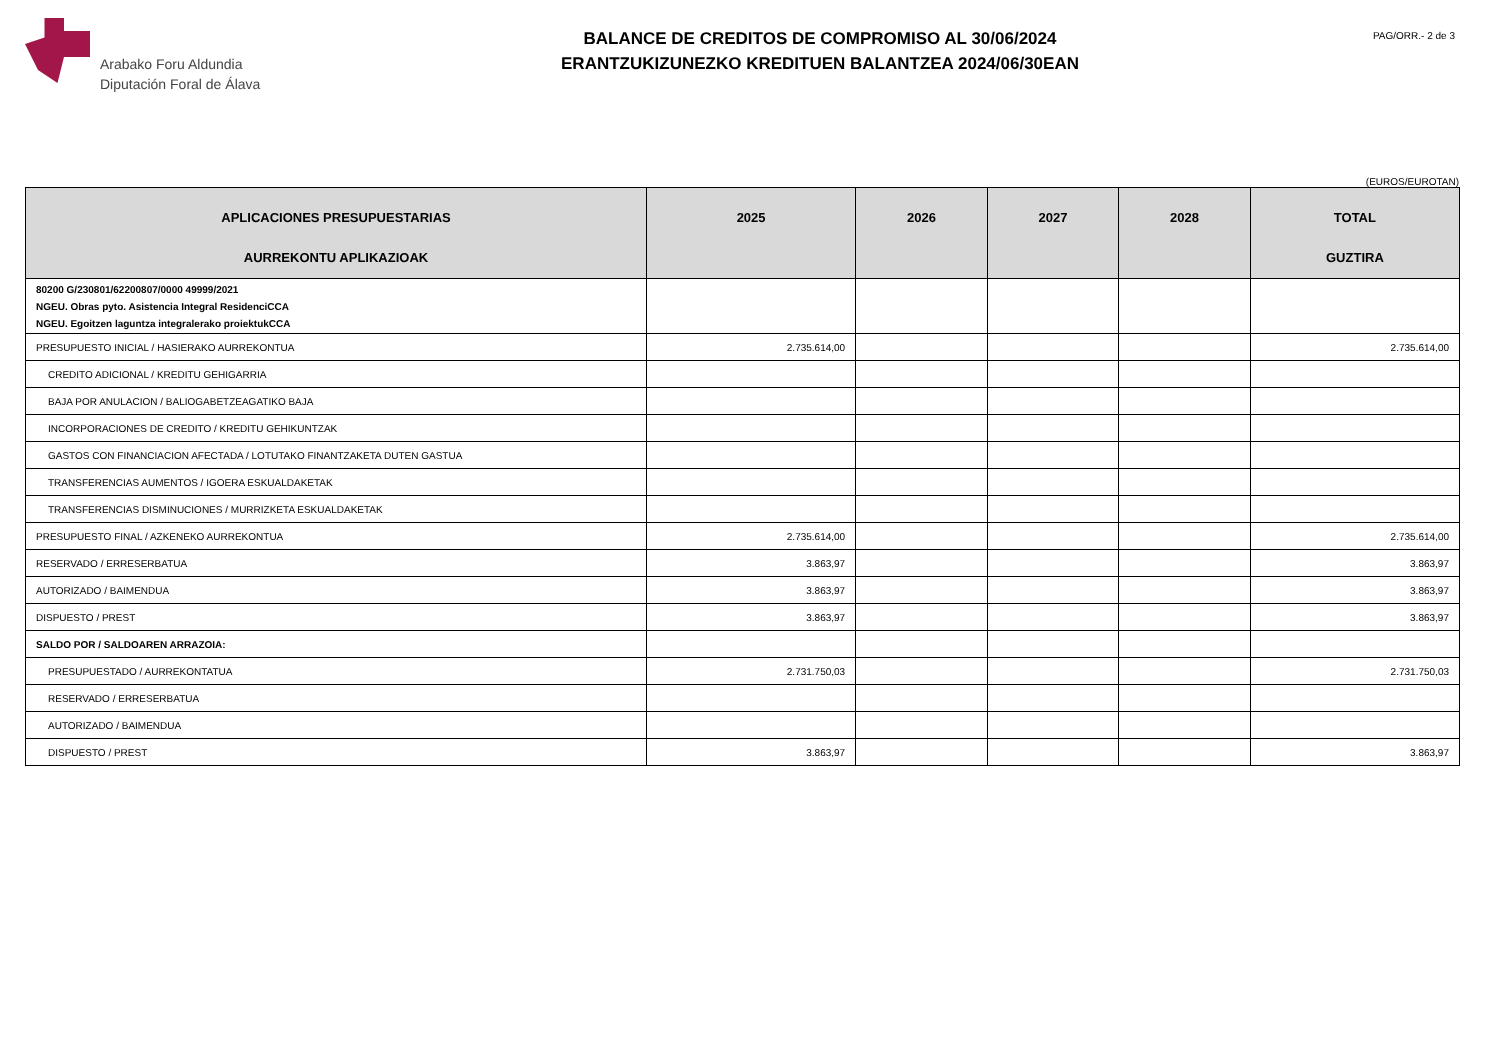Arabako Foru Aldundia
Diputación Foral de Álava
BALANCE DE CREDITOS DE COMPROMISO AL 30/06/2024
ERANTZUKIZUNEZKO KREDITUEN BALANTZEA 2024/06/30EAN
PAG/ORR.- 2 de 3
(EUROS/EUROTAN)
| APLICACIONES PRESUPUESTARIAS AURREKONTU APLIKAZIOAK | 2025 | 2026 | 2027 | 2028 | TOTAL GUZTIRA |
| --- | --- | --- | --- | --- | --- |
| 80200 G/230801/62200807/0000 49999/2021 NGEU. Obras pyto. Asistencia Integral ResidenciCCA NGEU. Egoitzen laguntza integralerako proiektukCCA | | | | | |
| PRESUPUESTO INICIAL / HASIERAKO AURREKONTUA | 2.735.614,00 | | | | 2.735.614,00 |
| CREDITO ADICIONAL / KREDITU GEHIGARRIA | | | | | |
| BAJA POR ANULACION / BALIOGABETZEAGATIKO BAJA | | | | | |
| INCORPORACIONES DE CREDITO / KREDITU GEHIKUNTZAK | | | | | |
| GASTOS CON FINANCIACION AFECTADA / LOTUTAKO FINANTZAKETA DUTEN GASTUA | | | | | |
| TRANSFERENCIAS AUMENTOS / IGOERA ESKUALDAKETAK | | | | | |
| TRANSFERENCIAS DISMINUCIONES / MURRIZKETA ESKUALDAKETAK | | | | | |
| PRESUPUESTO FINAL / AZKENEKO AURREKONTUA | 2.735.614,00 | | | | 2.735.614,00 |
| RESERVADO / ERRESERBATUA | 3.863,97 | | | | 3.863,97 |
| AUTORIZADO / BAIMENDUA | 3.863,97 | | | | 3.863,97 |
| DISPUESTO / PREST | 3.863,97 | | | | 3.863,97 |
| SALDO POR / SALDOAREN ARRAZOIA: | | | | | |
| PRESUPUESTADO / AURREKONTATUA | 2.731.750,03 | | | | 2.731.750,03 |
| RESERVADO / ERRESERBATUA | | | | | |
| AUTORIZADO / BAIMENDUA | | | | | |
| DISPUESTO / PREST | 3.863,97 | | | | 3.863,97 |